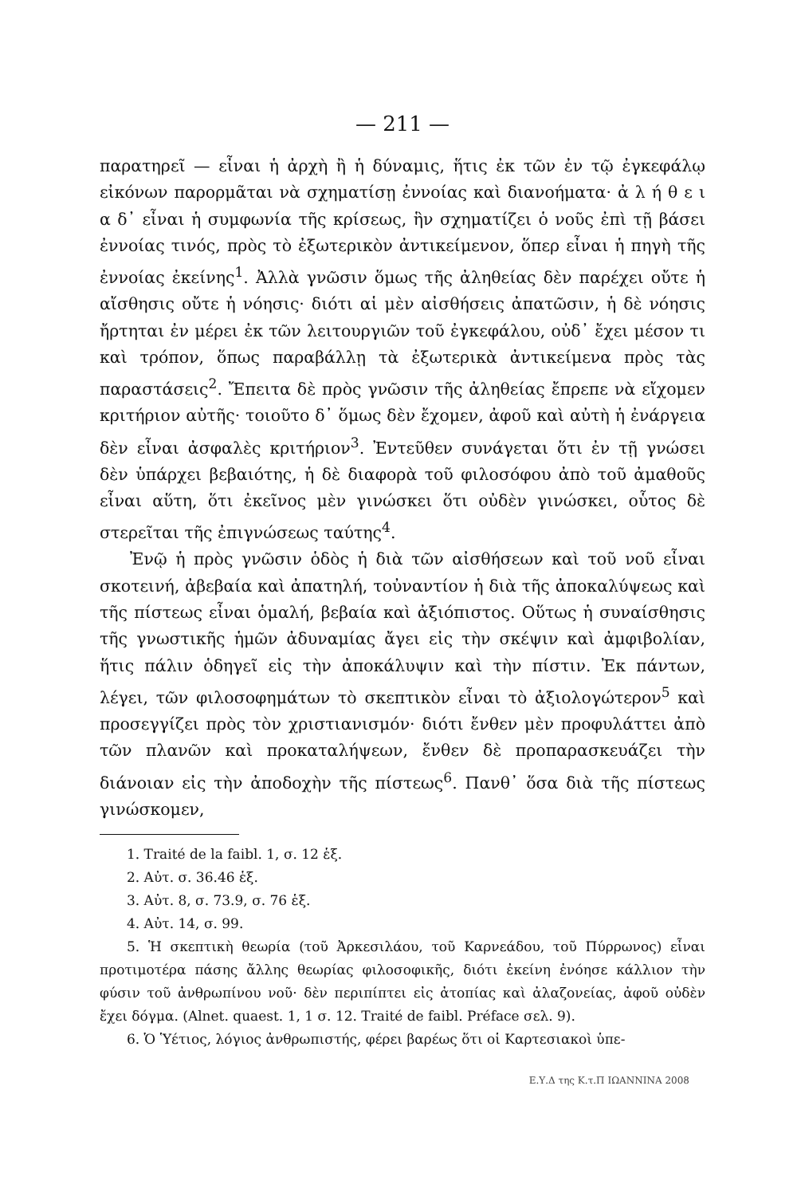— 211 —
παρατηρεῖ — εἶναι ἡ ἀρχὴ ἢ ἡ δύναμις, ἥτις ἐκ τῶν ἐν τῷ ἐγκεφάλῳ εἰκόνων παρορμᾶται νὰ σχηματίσῃ ἐννοίας καὶ διανοήματα· ἀ λ ή θ ε ι α δ᾽ εἶναι ἡ συμφωνία τῆς κρίσεως, ἣν σχηματίζει ὁ νοῦς ἐπὶ τῇ βάσει ἐννοίας τινός, πρὸς τὸ ἐξωτερικὸν ἀντικείμενον, ὅπερ εἶναι ἡ πηγὴ τῆς ἐννοίας ἐκείνης<sup>1</sup>. Ἀλλὰ γνῶσιν ὅμως τῆς ἀληθείας δὲν παρέχει οὔτε ἡ αἴσθησις οὔτε ἡ νόησις· διότι αἱ μὲν αἰσθήσεις ἀπατῶσιν, ἡ δὲ νόησις ἤρτηται ἐν μέρει ἐκ τῶν λειτουργιῶν τοῦ ἐγκεφάλου, οὐδ᾽ ἔχει μέσον τι καὶ τρόπον, ὅπως παραβάλλῃ τὰ ἐξωτερικὰ ἀντικείμενα πρὸς τὰς παραστάσεις<sup>2</sup>. Ἔπειτα δὲ πρὸς γνῶσιν τῆς ἀληθείας ἔπρεπε νὰ εἴχομεν κριτήριον αὐτῆς· τοιοῦτο δ᾽ ὅμως δὲν ἔχομεν, ἀφοῦ καὶ αὐτὴ ἡ ἐνάργεια δὲν εἶναι ἀσφαλὲς κριτήριον<sup>3</sup>. Ἐντεῦθεν συνάγεται ὅτι ἐν τῇ γνώσει δὲν ὑπάρχει βεβαιότης, ἡ δὲ διαφορὰ τοῦ φιλοσόφου ἀπὸ τοῦ ἀμαθοῦς εἶναι αὕτη, ὅτι ἐκεῖνος μὲν γινώσκει ὅτι οὐδὲν γινώσκει, οὗτος δὲ στερεῖται τῆς ἐπιγνώσεως ταύτης<sup>4</sup>.
Ἐνῷ ἡ πρὸς γνῶσιν ὁδὸς ἡ διὰ τῶν αἰσθήσεων καὶ τοῦ νοῦ εἶναι σκοτεινή, ἀβεβαία καὶ ἀπατηλή, τοὐναντίον ἡ διὰ τῆς ἀποκαλύψεως καὶ τῆς πίστεως εἶναι ὁμαλή, βεβαία καὶ ἀξιόπιστος. Οὕτως ἡ συναίσθησις τῆς γνωστικῆς ἡμῶν ἀδυναμίας ἄγει εἰς τὴν σκέψιν καὶ ἀμφιβολίαν, ἥτις πάλιν ὁδηγεῖ εἰς τὴν ἀποκάλυψιν καὶ τὴν πίστιν. Ἐκ πάντων, λέγει, τῶν φιλοσοφημάτων τὸ σκεπτικὸν εἶναι τὸ ἀξιολογώτερον<sup>5</sup> καὶ προσεγγίζει πρὸς τὸν χριστιανισμόν· διότι ἔνθεν μὲν προφυλάττει ἀπὸ τῶν πλανῶν καὶ προκαταλήψεων, ἔνθεν δὲ προπαρασκευάζει τὴν διάνοιαν εἰς τὴν ἀποδοχὴν τῆς πίστεως<sup>6</sup>. Πανθ᾽ ὅσα διὰ τῆς πίστεως γινώσκομεν,
1. Traité de la faibl. 1, σ. 12 ἑξ.
2. Αὐτ. σ. 36.46 ἑξ.
3. Αὐτ. 8, σ. 73.9, σ. 76 ἑξ.
4. Αὐτ. 14, σ. 99.
5. Ἡ σκεπτικὴ θεωρία (τοῦ Ἀρκεσιλάου, τοῦ Καρνεάδου, τοῦ Πύρρωνος) εἶναι προτιμοτέρα πάσης ἄλλης θεωρίας φιλοσοφικῆς, διότι ἐκείνη ἐνόησε κάλλιον τὴν φύσιν τοῦ ἀνθρωπίνου νοῦ· δὲν περιπίπτει εἰς ἀτοπίας καὶ ἀλαζονείας, ἀφοῦ οὐδὲν ἔχει δόγμα. (Alnet. quaest. 1, 1 σ. 12. Traité de faibl. Préface σελ. 9).
6. Ὁ Ὑέτιος, λόγιος ἀνθρωπιστής, φέρει βαρέως ὅτι οἱ Καρτεσιακοὶ ὑπε-
Ε.Υ.Δ της Κ.τ.Π ΙΩΑΝΝΙΝΑ 2008